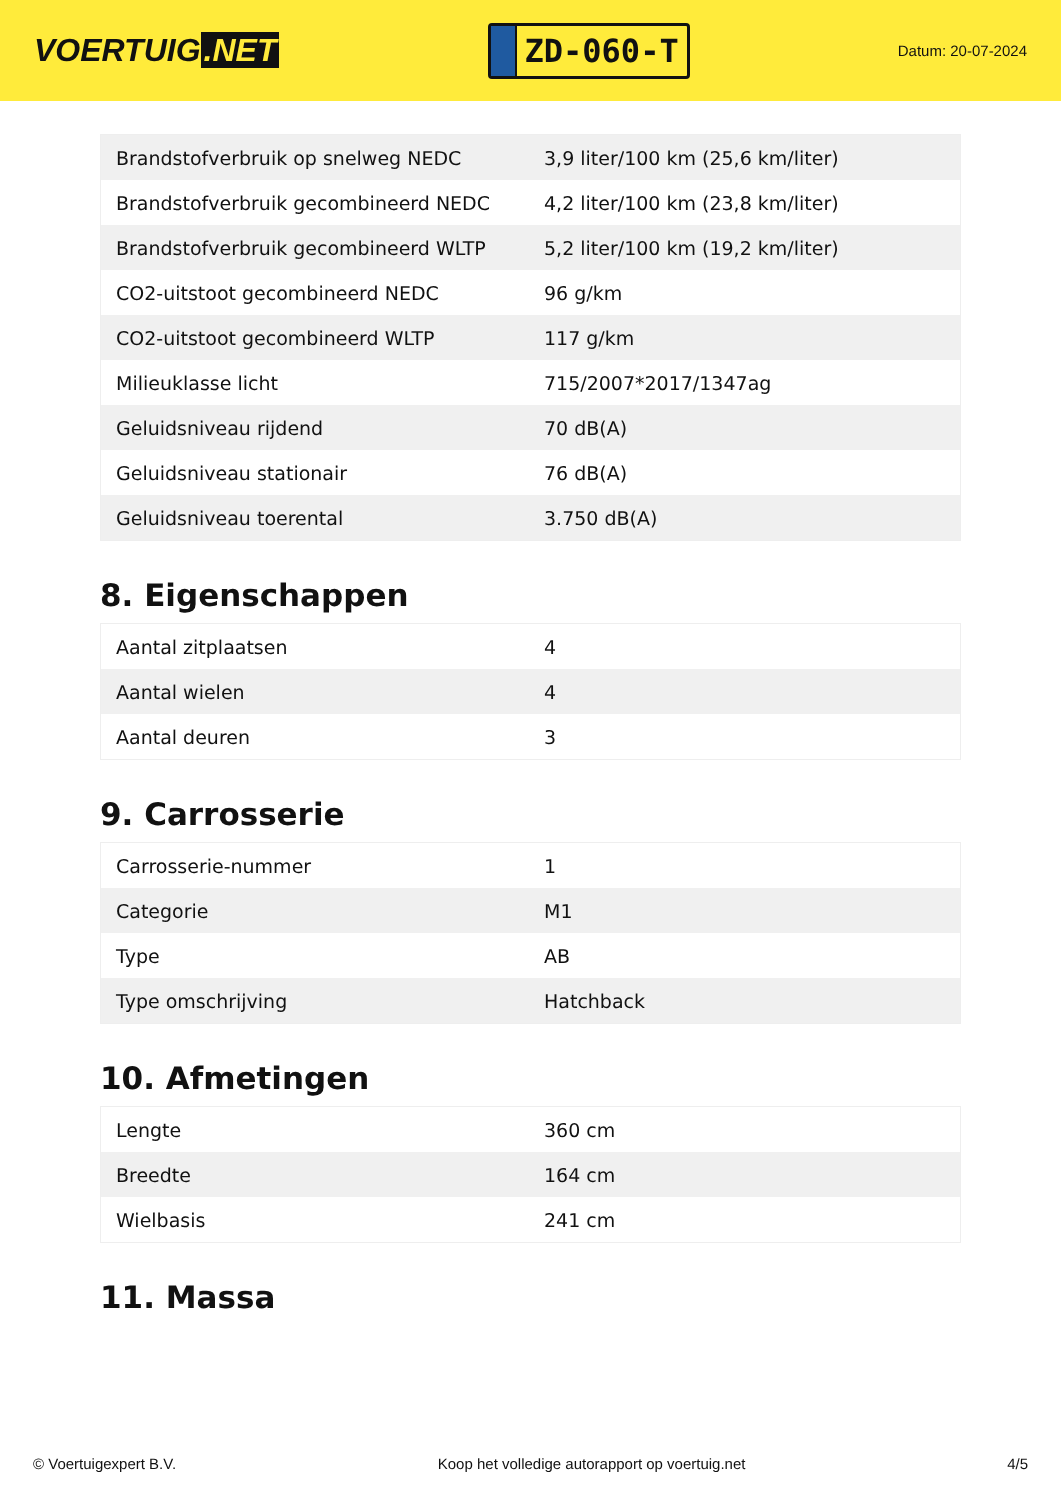VOERTUIG.NET
ZD-060-T
Datum: 20-07-2024
| Brandstofverbruik op snelweg NEDC | 3,9 liter/100 km (25,6 km/liter) |
| Brandstofverbruik gecombineerd NEDC | 4,2 liter/100 km (23,8 km/liter) |
| Brandstofverbruik gecombineerd WLTP | 5,2 liter/100 km (19,2 km/liter) |
| CO2-uitstoot gecombineerd NEDC | 96 g/km |
| CO2-uitstoot gecombineerd WLTP | 117 g/km |
| Milieuklasse licht | 715/2007*2017/1347ag |
| Geluidsniveau rijdend | 70 dB(A) |
| Geluidsniveau stationair | 76 dB(A) |
| Geluidsniveau toerental | 3.750 dB(A) |
8. Eigenschappen
| Aantal zitplaatsen | 4 |
| Aantal wielen | 4 |
| Aantal deuren | 3 |
9. Carrosserie
| Carrosserie-nummer | 1 |
| Categorie | M1 |
| Type | AB |
| Type omschrijving | Hatchback |
10. Afmetingen
| Lengte | 360 cm |
| Breedte | 164 cm |
| Wielbasis | 241 cm |
11. Massa
© Voertuigexpert B.V. Koop het volledige autorapport op voertuig.net 4/5